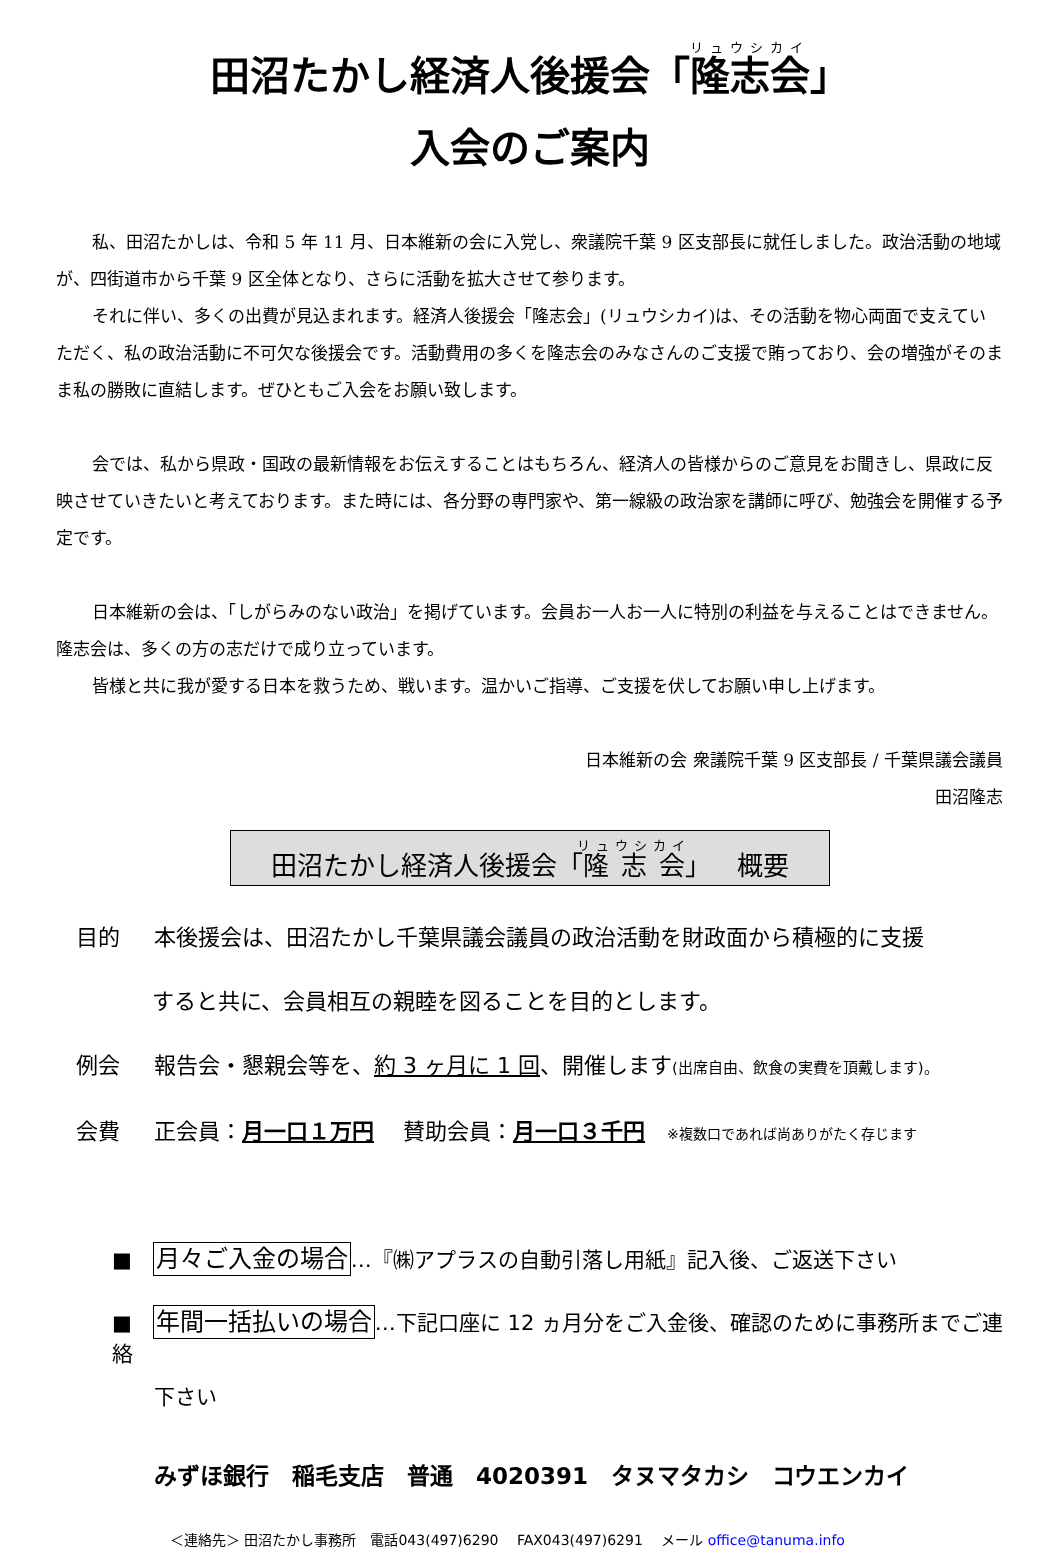田沼たかし経済人後援会「隆志会」
入会のご案内
私、田沼たかしは、令和 5 年 11 月、日本維新の会に入党し、衆議院千葉 9 区支部長に就任しました。政治活動の地域が、四街道市から千葉 9 区全体となり、さらに活動を拡大させて参ります。
それに伴い、多くの出費が見込まれます。経済人後援会「隆志会」(リュウシカイ)は、その活動を物心両面で支えていただく、私の政治活動に不可欠な後援会です。活動費用の多くを隆志会のみなさんのご支援で賄っており、会の増強がそのまま私の勝敗に直結します。ぜひともご入会をお願い致します。
会では、私から県政・国政の最新情報をお伝えすることはもちろん、経済人の皆様からのご意見をお聞きし、県政に反映させていきたいと考えております。また時には、各分野の専門家や、第一線級の政治家を講師に呼び、勉強会を開催する予定です。
日本維新の会は、「しがらみのない政治」を掲げています。会員お一人お一人に特別の利益を与えることはできません。隆志会は、多くの方の志だけで成り立っています。
皆様と共に我が愛する日本を救うため、戦います。温かいご指導、ご支援を伏してお願い申し上げます。
日本維新の会 衆議院千葉 9 区支部長 / 千葉県議会議員
田沼隆志
田沼たかし経済人後援会「隆志会」　概要
目的 本後援会は、田沼たかし千葉県議会議員の政治活動を財政面から積極的に支援
すると共に、会員相互の親睦を図ることを目的とします。
例会 報告会・懇親会等を、約 3 ヶ月に 1 回、開催します(出席自由、飲食の実費を頂戴します)。
会費 正会員：月一口１万円　 賛助会員：月一口３千円　※複数口であれば尚ありがたく存じます
■　月々ご入金の場合…『㈱アプラスの自動引落し用紙』記入後、ご返送下さい
■　年間一括払いの場合…下記口座に 12 ヵ月分をご入金後、確認のために事務所までご連絡
下さい
みずほ銀行　稲毛支店　普通　4020391　タヌマタカシ　コウエンカイ
＜連絡先＞ 田沼たかし事務所　電話043(497)6290　 FAX043(497)6291　 メール office@tanuma.info